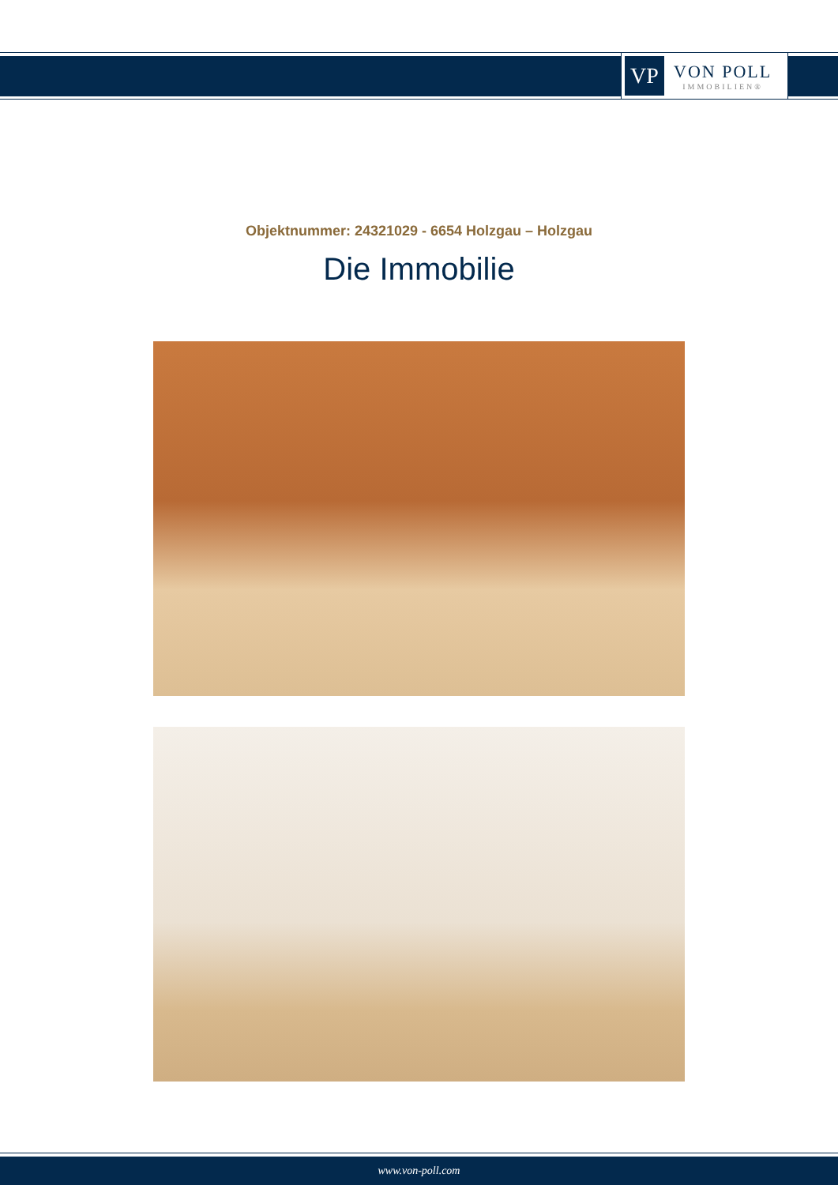VP
VON POLL
IMMOBILIEN®
Objektnummer: 24321029 - 6654 Holzgau – Holzgau
Die Immobilie
www.von-poll.com